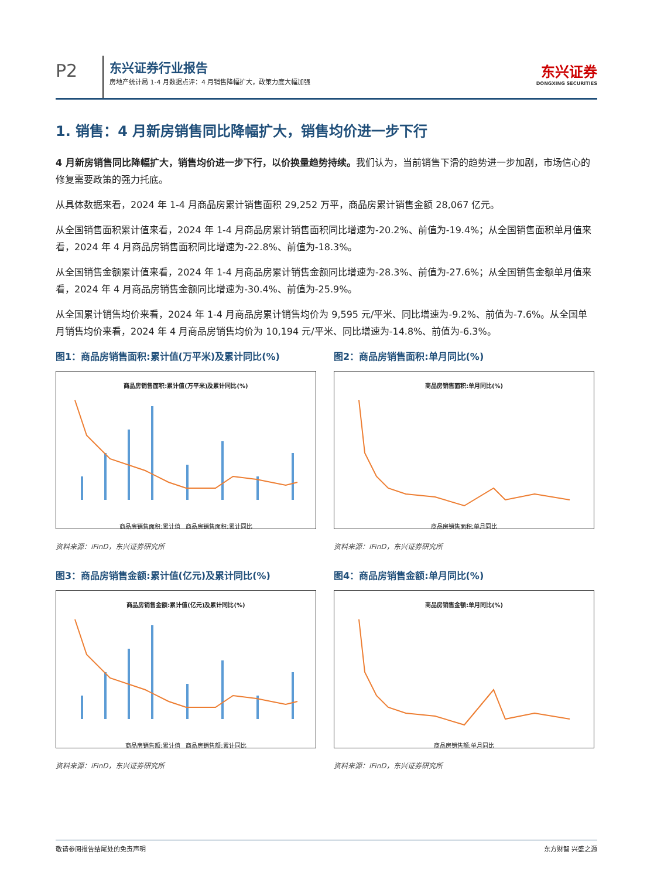P2
东兴证券行业报告
房地产统计局 1-4 月数据点评：4 月销售降幅扩大，政策力度大幅加强
东兴证券
DONGXING SECURITIES
1. 销售：4 月新房销售同比降幅扩大，销售均价进一步下行
4 月新房销售同比降幅扩大，销售均价进一步下行，以价换量趋势持续。我们认为，当前销售下滑的趋势进一步加剧，市场信心的修复需要政策的强力托底。
从具体数据来看，2024 年 1-4 月商品房累计销售面积 29,252 万平，商品房累计销售金额 28,067 亿元。
从全国销售面积累计值来看，2024 年 1-4 月商品房累计销售面积同比增速为-20.2%、前值为-19.4%；从全国销售面积单月值来看，2024 年 4 月商品房销售面积同比增速为-22.8%、前值为-18.3%。
从全国销售金额累计值来看，2024 年 1-4 月商品房累计销售金额同比增速为-28.3%、前值为-27.6%；从全国销售金额单月值来看，2024 年 4 月商品房销售金额同比增速为-30.4%、前值为-25.9%。
从全国累计销售均价来看，2024 年 1-4 月商品房累计销售均价为 9,595 元/平米、同比增速为-9.2%、前值为-7.6%。从全国单月销售均价来看，2024 年 4 月商品房销售均价为 10,194 元/平米、同比增速为-14.8%、前值为-6.3%。
图1：商品房销售面积:累计值(万平米)及累计同比(%)
商品房销售面积:累计值(万平米)及累计同比(%)
商品房销售面积:累计值 商品房销售面积:累计同比
资料来源：iFinD，东兴证券研究所
图2：商品房销售面积:单月同比(%)
商品房销售面积:单月同比(%)
商品房销售面积:单月同比
资料来源：iFinD，东兴证券研究所
图3：商品房销售金额:累计值(亿元)及累计同比(%)
商品房销售金额:累计值(亿元)及累计同比(%)
商品房销售额:累计值 商品房销售额:累计同比
资料来源：iFinD，东兴证券研究所
图4：商品房销售金额:单月同比(%)
商品房销售金额:单月同比(%)
商品房销售额:单月同比
资料来源：iFinD，东兴证券研究所
敬请参阅报告结尾处的免责声明 东方财智 兴盛之源